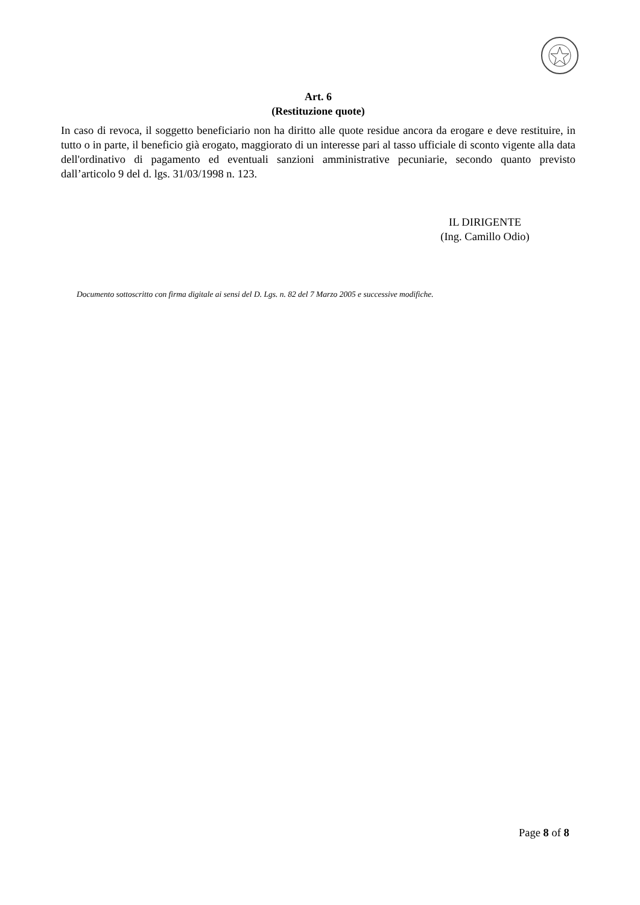Art. 6
(Restituzione quote)
In caso di revoca, il soggetto beneficiario non ha diritto alle quote residue ancora da erogare e deve restituire, in tutto o in parte, il beneficio già erogato, maggiorato di un interesse pari al tasso ufficiale di sconto vigente alla data dell'ordinativo di pagamento ed eventuali sanzioni amministrative pecuniarie, secondo quanto previsto dall’articolo 9 del d. lgs. 31/03/1998 n. 123.
IL DIRIGENTE
(Ing. Camillo Odio)
Documento sottoscritto con firma digitale ai sensi del D. Lgs. n. 82 del 7 Marzo 2005 e successive modifiche.
Page 8 of 8